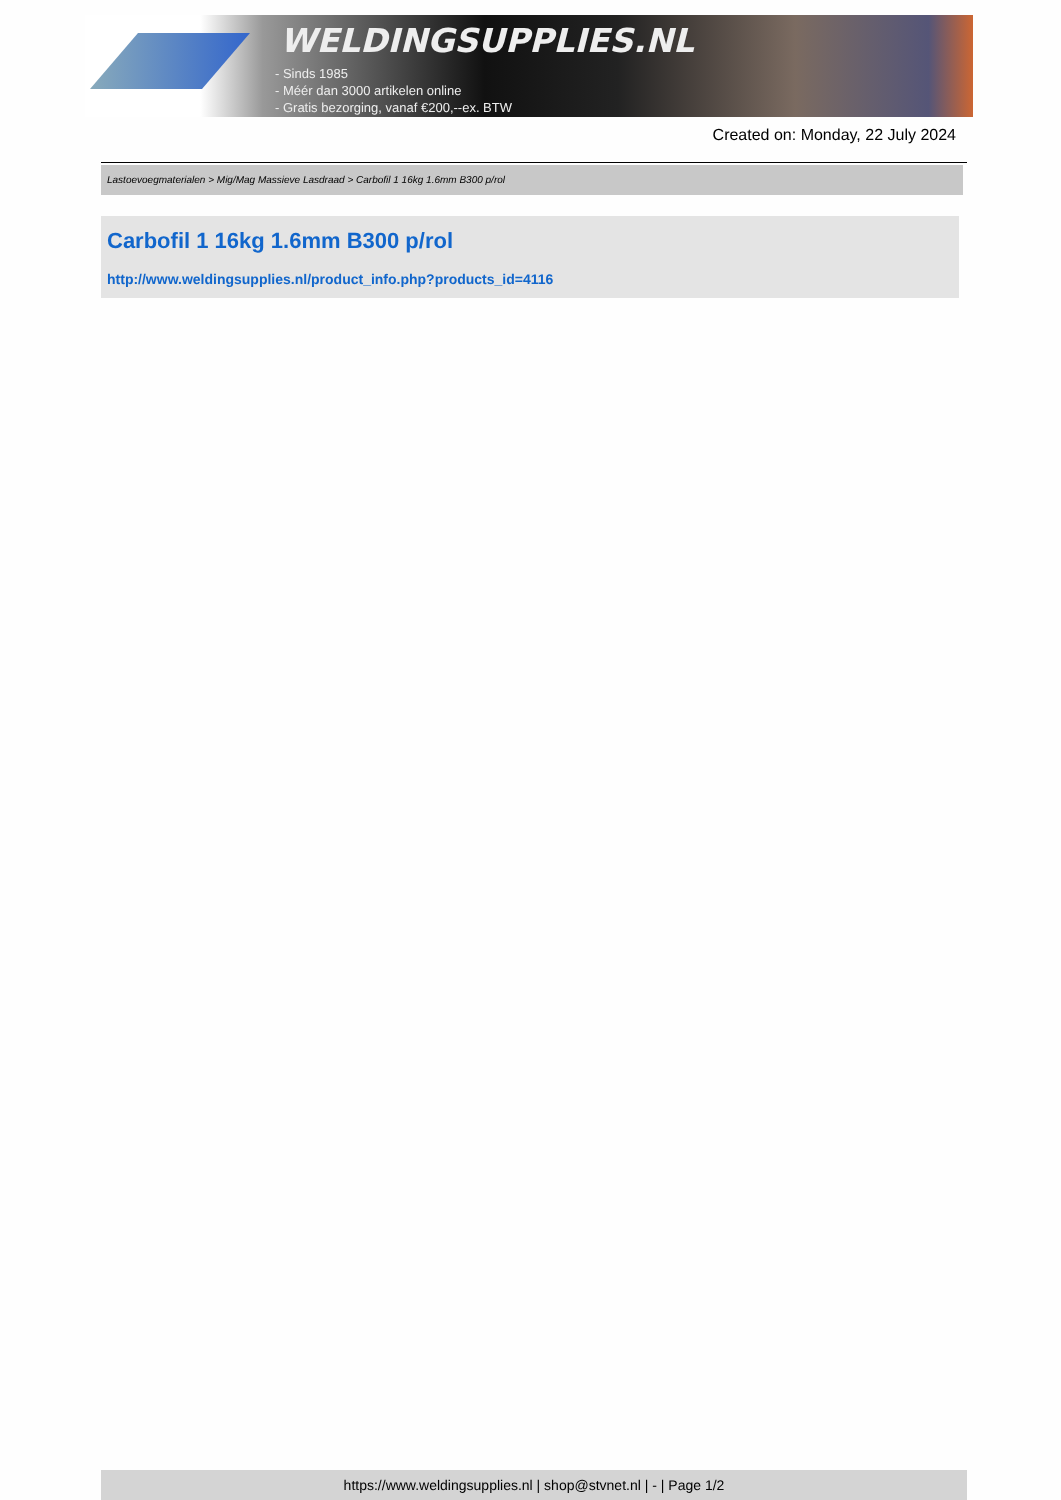WELDINGSUPPLIES.NL
- Sinds 1985
- Méér dan 3000 artikelen online
- Gratis bezorging, vanaf €200,--ex. BTW
Created on: Monday, 22 July 2024
Lastoevoegmaterialen > Mig/Mag Massieve Lasdraad > Carbofil 1 16kg 1.6mm B300 p/rol
Carbofil 1 16kg 1.6mm B300 p/rol
http://www.weldingsupplies.nl/product_info.php?products_id=4116
https://www.weldingsupplies.nl | shop@stvnet.nl | - | Page 1/2